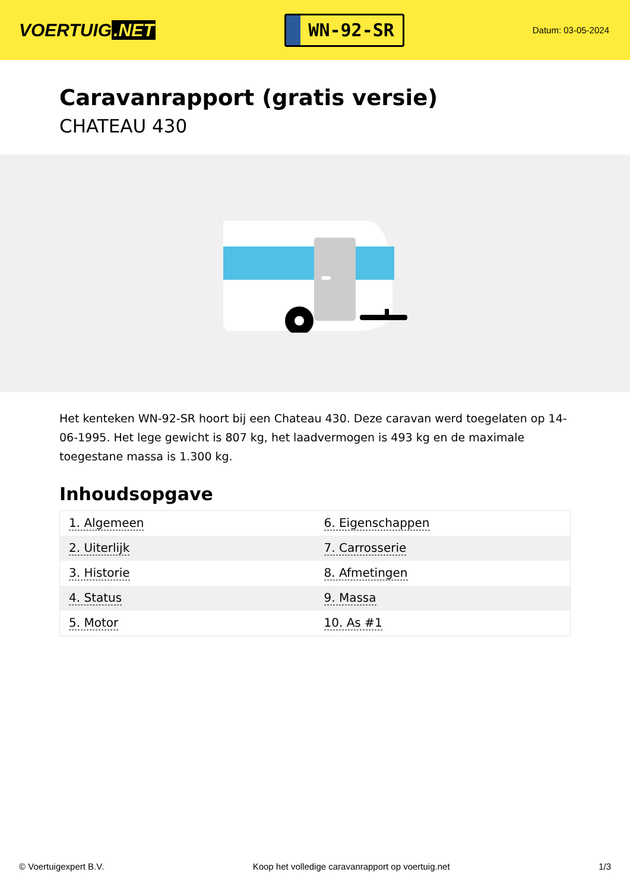VOERTUIG.NET
WN-92-SR
Datum: 03-05-2024
Caravanrapport (gratis versie)
CHATEAU 430
Het kenteken WN-92-SR hoort bij een Chateau 430. Deze caravan werd toegelaten op 14-06-1995. Het lege gewicht is 807 kg, het laadvermogen is 493 kg en de maximale toegestane massa is 1.300 kg.
Inhoudsopgave
| 1. Algemeen | 6. Eigenschappen |
| 2. Uiterlijk | 7. Carrosserie |
| 3. Historie | 8. Afmetingen |
| 4. Status | 9. Massa |
| 5. Motor | 10. As #1 |
© Voertuigexpert B.V. Koop het volledige caravanrapport op voertuig.net 1/3